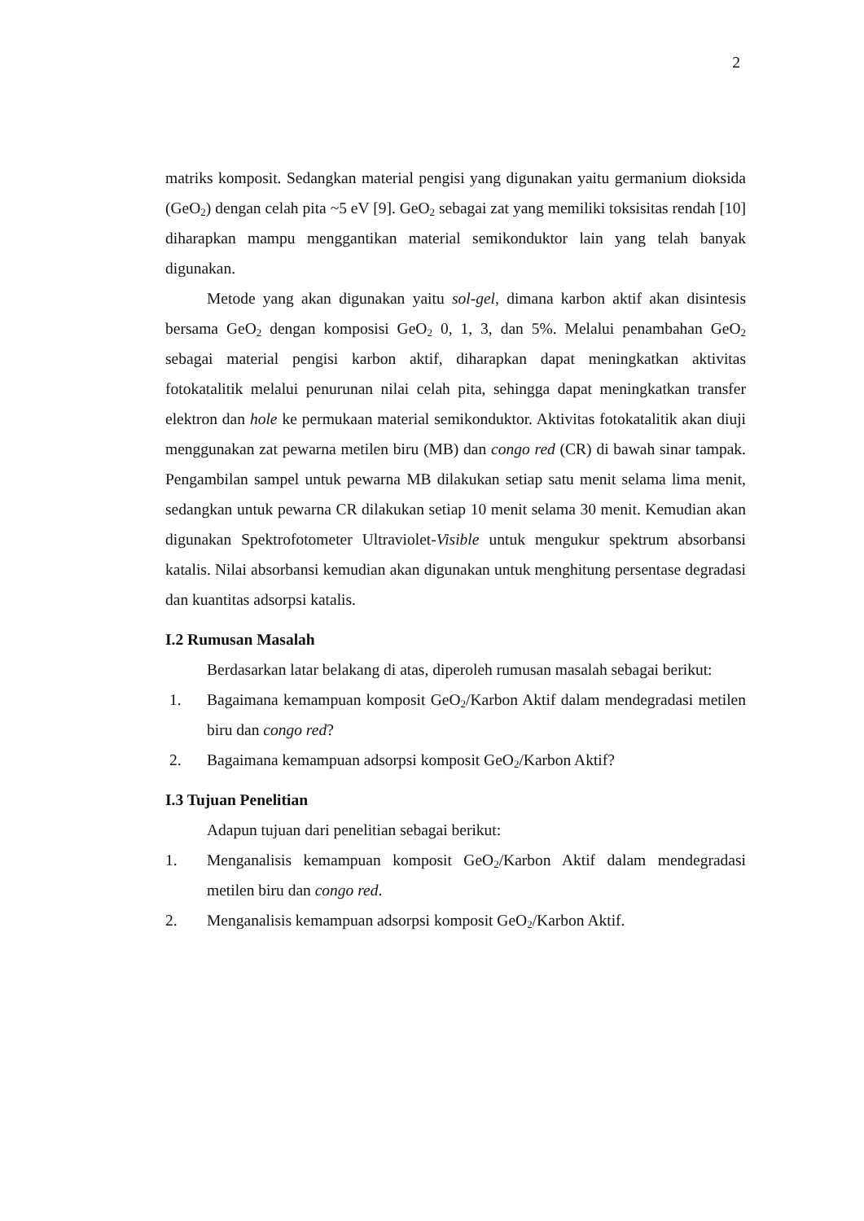2
matriks komposit. Sedangkan material pengisi yang digunakan yaitu germanium dioksida (GeO<sub>2</sub>) dengan celah pita ~5 eV [9]. GeO<sub>2</sub> sebagai zat yang memiliki toksisitas rendah [10] diharapkan mampu menggantikan material semikonduktor lain yang telah banyak digunakan.
Metode yang akan digunakan yaitu sol-gel, dimana karbon aktif akan disintesis bersama GeO<sub>2</sub> dengan komposisi GeO<sub>2</sub> 0, 1, 3, dan 5%. Melalui penambahan GeO<sub>2</sub> sebagai material pengisi karbon aktif, diharapkan dapat meningkatkan aktivitas fotokatalitik melalui penurunan nilai celah pita, sehingga dapat meningkatkan transfer elektron dan hole ke permukaan material semikonduktor. Aktivitas fotokatalitik akan diuji menggunakan zat pewarna metilen biru (MB) dan congo red (CR) di bawah sinar tampak. Pengambilan sampel untuk pewarna MB dilakukan setiap satu menit selama lima menit, sedangkan untuk pewarna CR dilakukan setiap 10 menit selama 30 menit. Kemudian akan digunakan Spektrofotometer Ultraviolet-Visible untuk mengukur spektrum absorbansi katalis. Nilai absorbansi kemudian akan digunakan untuk menghitung persentase degradasi dan kuantitas adsorpsi katalis.
I.2 Rumusan Masalah
Berdasarkan latar belakang di atas, diperoleh rumusan masalah sebagai berikut:
1. Bagaimana kemampuan komposit GeO<sub>2</sub>/Karbon Aktif dalam mendegradasi metilen biru dan congo red?
2. Bagaimana kemampuan adsorpsi komposit GeO<sub>2</sub>/Karbon Aktif?
I.3 Tujuan Penelitian
Adapun tujuan dari penelitian sebagai berikut:
1. Menganalisis kemampuan komposit GeO<sub>2</sub>/Karbon Aktif dalam mendegradasi metilen biru dan congo red.
2. Menganalisis kemampuan adsorpsi komposit GeO<sub>2</sub>/Karbon Aktif.